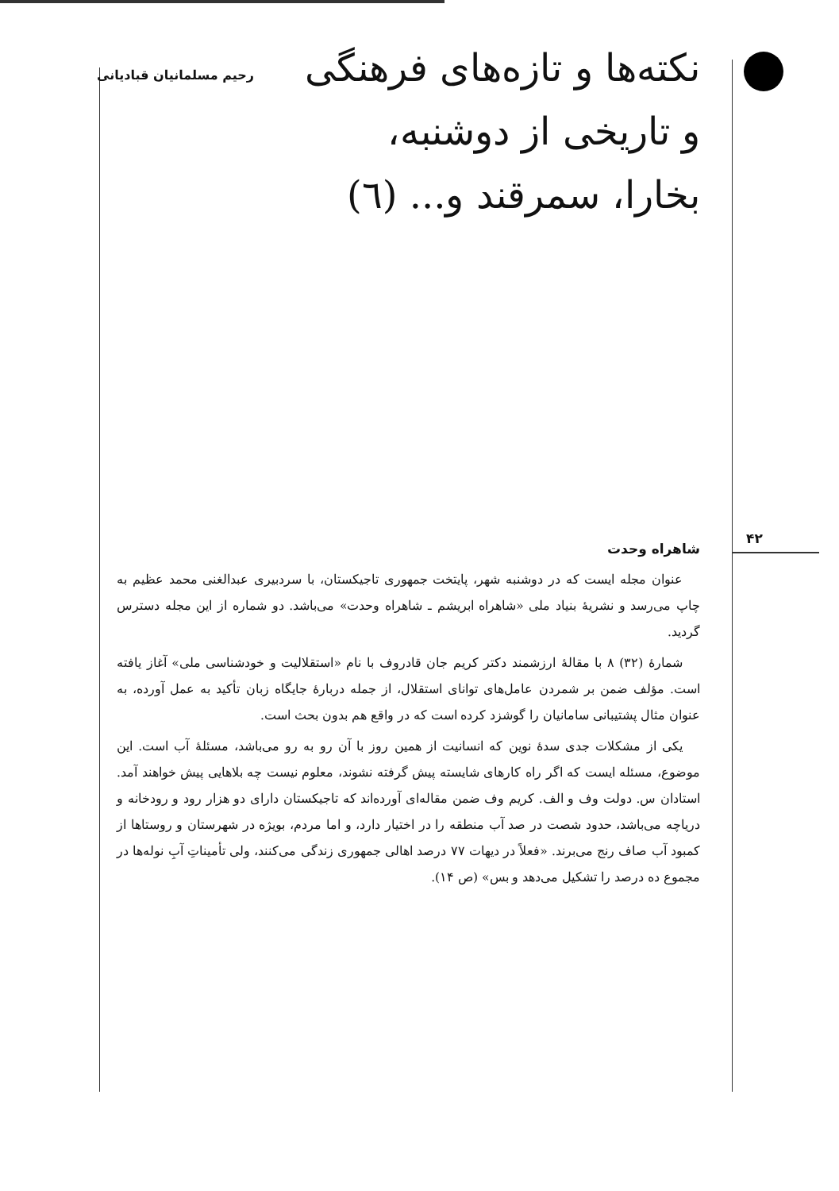نکته‌ها و تازه‌های فرهنگی و تاریخی از دوشنبه، بخارا، سمرقند و... (٦)
رحیم مسلمانیان قبادیانی
۴۲
شاهراه وحدت
عنوان مجله ایست که در دوشنبه شهر، پایتخت جمهوری تاجیکستان، با سردبیری عبدالغنی محمد عظیم به چاپ می‌رسد و نشریهٔ بنیاد ملی «شاهراه ابریشم ـ شاهراه وحدت» می‌باشد. دو شماره از این مجله دسترس گردید.
شمارهٔ (۳۲) ۸ با مقالهٔ ارزشمند دکتر کریم جان قادروف با نام «استقلالیت و خودشناسی ملی» آغاز یافته است. مؤلف ضمن بر شمردن عامل‌های توانای استقلال، از جمله دربارهٔ جایگاه زبان تأکید به عمل آورده، به عنوان مثال پشتیبانی سامانیان را گوشزد کرده است که در واقع هم بدون بحث است.
یکی از مشکلات جدی سدهٔ نوین که انسانیت از همین روز با آن رو به رو می‌باشد، مسئلهٔ آب است. این موضوع، مسئله ایست که اگر راه کارهای شایسته پیش گرفته نشوند، معلوم نیست چه بلاهایی پیش خواهند آمد. استادان س. دولت وف و الف. کریم وف ضمن مقاله‌ای آورده‌اند که تاجیکستان دارای دو هزار رود و رودخانه و دریاچه می‌باشد، حدود شصت در صد آب منطقه را در اختیار دارد، و اما مردم، بویژه در شهرستان و روستاها از کمبود آب صاف رنج می‌برند. «فعلاً در دیهات ۷۷ درصد اهالی جمهوری زندگی می‌کنند، ولی تأمیناتِ آبِ نوله‌ها در مجموع ده درصد را تشکیل می‌دهد و بس» (ص ۱۴).